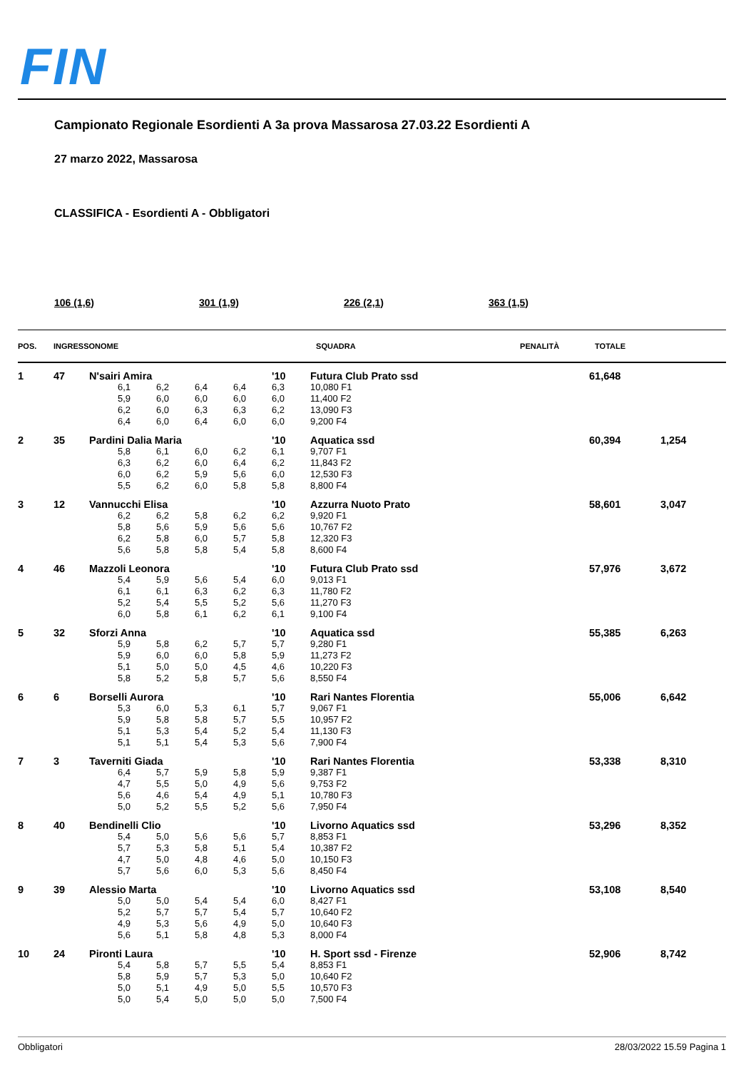FIN
Campionato Regionale Esordienti A 3a prova Massarosa 27.03.22 Esordienti A
27 marzo 2022, Massarosa
CLASSIFICA - Esordienti A - Obbligatori
106 (1,6) 301 (1,9) 226 (2,1) 363 (1,5)
| POS. | INGRESSO | NOME | SQUADRA | PENALITÀ | TOTALE | |
| --- | --- | --- | --- | --- | --- | --- |
| 1 | 47 | N'sairi Amira | | | | | '10 | Futura Club Prato ssd | | 61,648 | |
| | | | 6,1 | 6,2 | 6,4 | 6,4 | 6,3 | 10,080 F1 | | | |
| | | | 5,9 | 6,0 | 6,0 | 6,0 | 6,0 | 11,400 F2 | | | |
| | | | 6,2 | 6,0 | 6,3 | 6,3 | 6,2 | 13,090 F3 | | | |
| | | | 6,4 | 6,0 | 6,4 | 6,0 | 6,0 | 9,200 F4 | | | |
| 2 | 35 | Pardini Dalia Maria | | | | | '10 | Aquatica ssd | | 60,394 | 1,254 |
| | | | 5,8 | 6,1 | 6,0 | 6,2 | 6,1 | 9,707 F1 | | | |
| | | | 6,3 | 6,2 | 6,0 | 6,4 | 6,2 | 11,843 F2 | | | |
| | | | 6,0 | 6,2 | 5,9 | 5,6 | 6,0 | 12,530 F3 | | | |
| | | | 5,5 | 6,2 | 6,0 | 5,8 | 5,8 | 8,800 F4 | | | |
| 3 | 12 | Vannucchi Elisa | | | | | '10 | Azzurra Nuoto Prato | | 58,601 | 3,047 |
| | | | 6,2 | 6,2 | 5,8 | 6,2 | 6,2 | 9,920 F1 | | | |
| | | | 5,8 | 5,6 | 5,9 | 5,6 | 5,6 | 10,767 F2 | | | |
| | | | 6,2 | 5,8 | 6,0 | 5,7 | 5,8 | 12,320 F3 | | | |
| | | | 5,6 | 5,8 | 5,8 | 5,4 | 5,8 | 8,600 F4 | | | |
| 4 | 46 | Mazzoli Leonora | | | | | '10 | Futura Club Prato ssd | | 57,976 | 3,672 |
| | | | 5,4 | 5,9 | 5,6 | 5,4 | 6,0 | 9,013 F1 | | | |
| | | | 6,1 | 6,1 | 6,3 | 6,2 | 6,3 | 11,780 F2 | | | |
| | | | 5,2 | 5,4 | 5,5 | 5,2 | 5,6 | 11,270 F3 | | | |
| | | | 6,0 | 5,8 | 6,1 | 6,2 | 6,1 | 9,100 F4 | | | |
| 5 | 32 | Sforzi Anna | | | | | '10 | Aquatica ssd | | 55,385 | 6,263 |
| | | | 5,9 | 5,8 | 6,2 | 5,7 | 5,7 | 9,280 F1 | | | |
| | | | 5,9 | 6,0 | 6,0 | 5,8 | 5,9 | 11,273 F2 | | | |
| | | | 5,1 | 5,0 | 5,0 | 4,5 | 4,6 | 10,220 F3 | | | |
| | | | 5,8 | 5,2 | 5,8 | 5,7 | 5,6 | 8,550 F4 | | | |
| 6 | 6 | Borselli Aurora | | | | | '10 | Rari Nantes Florentia | | 55,006 | 6,642 |
| | | | 5,3 | 6,0 | 5,3 | 6,1 | 5,7 | 9,067 F1 | | | |
| | | | 5,9 | 5,8 | 5,8 | 5,7 | 5,5 | 10,957 F2 | | | |
| | | | 5,1 | 5,3 | 5,4 | 5,2 | 5,4 | 11,130 F3 | | | |
| | | | 5,1 | 5,1 | 5,4 | 5,3 | 5,6 | 7,900 F4 | | | |
| 7 | 3 | Taverniti Giada | | | | | '10 | Rari Nantes Florentia | | 53,338 | 8,310 |
| | | | 6,4 | 5,7 | 5,9 | 5,8 | 5,9 | 9,387 F1 | | | |
| | | | 4,7 | 5,5 | 5,0 | 4,9 | 5,6 | 9,753 F2 | | | |
| | | | 5,6 | 4,6 | 5,4 | 4,9 | 5,1 | 10,780 F3 | | | |
| | | | 5,0 | 5,2 | 5,5 | 5,2 | 5,6 | 7,950 F4 | | | |
| 8 | 40 | Bendinelli Clio | | | | | '10 | Livorno Aquatics ssd | | 53,296 | 8,352 |
| | | | 5,4 | 5,0 | 5,6 | 5,6 | 5,7 | 8,853 F1 | | | |
| | | | 5,7 | 5,3 | 5,8 | 5,1 | 5,4 | 10,387 F2 | | | |
| | | | 4,7 | 5,0 | 4,8 | 4,6 | 5,0 | 10,150 F3 | | | |
| | | | 5,7 | 5,6 | 6,0 | 5,3 | 5,6 | 8,450 F4 | | | |
| 9 | 39 | Alessio Marta | | | | | '10 | Livorno Aquatics ssd | | 53,108 | 8,540 |
| | | | 5,0 | 5,0 | 5,4 | 5,4 | 6,0 | 8,427 F1 | | | |
| | | | 5,2 | 5,7 | 5,7 | 5,4 | 5,7 | 10,640 F2 | | | |
| | | | 4,9 | 5,3 | 5,6 | 4,9 | 5,0 | 10,640 F3 | | | |
| | | | 5,6 | 5,1 | 5,8 | 4,8 | 5,3 | 8,000 F4 | | | |
| 10 | 24 | Pironti Laura | | | | | '10 | H. Sport ssd - Firenze | | 52,906 | 8,742 |
| | | | 5,4 | 5,8 | 5,7 | 5,5 | 5,4 | 8,853 F1 | | | |
| | | | 5,8 | 5,9 | 5,7 | 5,3 | 5,0 | 10,640 F2 | | | |
| | | | 5,0 | 5,1 | 4,9 | 5,0 | 5,5 | 10,570 F3 | | | |
| | | | 5,0 | 5,4 | 5,0 | 5,0 | 5,0 | 7,500 F4 | | | |
Obbligatori 28/03/2022 15.59 Pagina 1